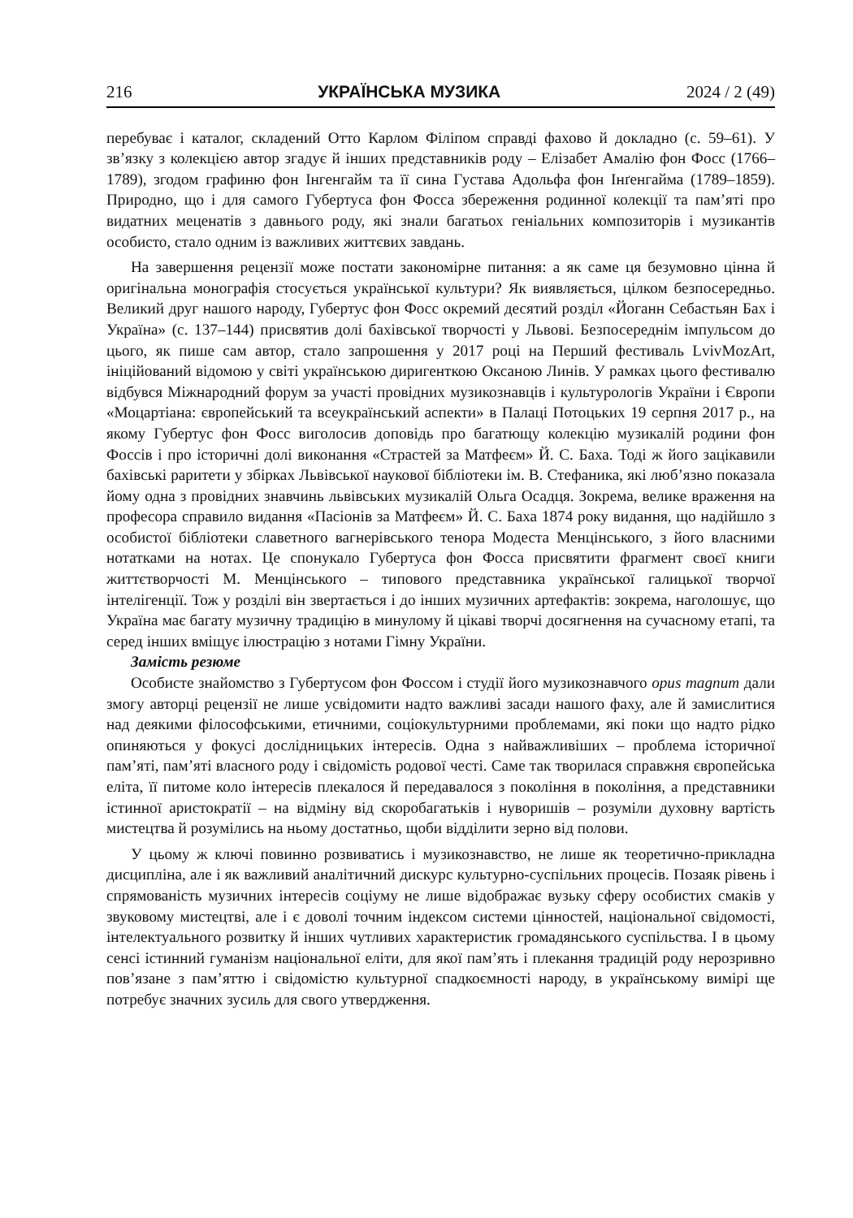216 УКРАЇНСЬКА МУЗИКА 2024 / 2 (49)
перебуває і каталог, складений Отто Карлом Філіпом справді фахово й докладно (с. 59–61). У зв’язку з колекцією автор згадує й інших представників роду – Елізабет Амалію фон Фосс (1766–1789), згодом графиню фон Інгенгайм та її сина Густава Адольфа фон Інґенгайма (1789–1859). Природно, що і для самого Губертуса фон Фосса збереження родинної колекції та пам’яті про видатних меценатів з давнього роду, які знали багатьох геніальних композиторів і музикантів особисто, стало одним із важливих життєвих завдань.
На завершення рецензії може постати закономірне питання: а як саме ця безумовно цінна й оригінальна монографія стосується української культури? Як виявляється, цілком безпосередньо. Великий друг нашого народу, Губертус фон Фосс окремий десятий розділ «Йоганн Себастьян Бах і Україна» (с. 137–144) присвятив долі бахівської творчості у Львові. Безпосереднім імпульсом до цього, як пише сам автор, стало запрошення у 2017 році на Перший фестиваль LvivMozArt, ініційований відомою у світі українською диригенткою Оксаною Линів. У рамках цього фестивалю відбувся Міжнародний форум за участі провідних музикознавців і культурологів України і Європи «Моцартіана: європейський та всеукраїнський аспекти» в Палаці Потоцьких 19 серпня 2017 р., на якому Губертус фон Фосс виголосив доповідь про багатющу колекцію музикалій родини фон Фоссів і про історичні долі виконання «Страстей за Матфеєм» Й. С. Баха. Тоді ж його зацікавили бахівські раритети у збірках Львівської наукової бібліотеки ім. В. Стефаника, які люб’язно показала йому одна з провідних знавчинь львівських музикалій Ольга Осадця. Зокрема, велике враження на професора справило видання «Пасіонів за Матфеєм» Й. С. Баха 1874 року видання, що надійшло з особистої бібліотеки славетного вагнерівського тенора Модеста Менцінського, з його власними нотатками на нотах. Це спонукало Губертуса фон Фосса присвятити фрагмент своєї книги життєтворчості М. Менцінського – типового представника української галицької творчої інтелігенції. Тож у розділі він звертається і до інших музичних артефактів: зокрема, наголошує, що Україна має багату музичну традицію в минулому й цікаві творчі досягнення на сучасному етапі, та серед інших вміщує ілюстрацію з нотами Гімну України.
Замість резюме
Особисте знайомство з Губертусом фон Фоссом і студії його музикознавчого opus magnum дали змогу авторці рецензії не лише усвідомити надто важливі засади нашого фаху, але й замислитися над деякими філософськими, етичними, соціокультурними проблемами, які поки що надто рідко опиняються у фокусі дослідницьких інтересів. Одна з найважливіших – проблема історичної пам’яті, пам’яті власного роду і свідомість родової честі. Саме так творилася справжня європейська еліта, її питоме коло інтересів плекалося й передавалося з покоління в покоління, а представники істинної аристократії – на відміну від скоробагатьків і нуворишів – розуміли духовну вартість мистецтва й розумілись на ньому достатньо, щоби відділити зерно від полови.
У цьому ж ключі повинно розвиватись і музикознавство, не лише як теоретично-прикладна дисципліна, але і як важливий аналітичний дискурс культурно-суспільних процесів. Позаяк рівень і спрямованість музичних інтересів соціуму не лише відображає вузьку сферу особистих смаків у звуковому мистецтві, але і є доволі точним індексом системи цінностей, національної свідомості, інтелектуального розвитку й інших чутливих характеристик громадянського суспільства. І в цьому сенсі істинний гуманізм національної еліти, для якої пам’ять і плекання традицій роду нерозривно пов’язане з пам’яттю і свідомістю культурної спадкоємності народу, в українському вимірі ще потребує значних зусиль для свого утвердження.